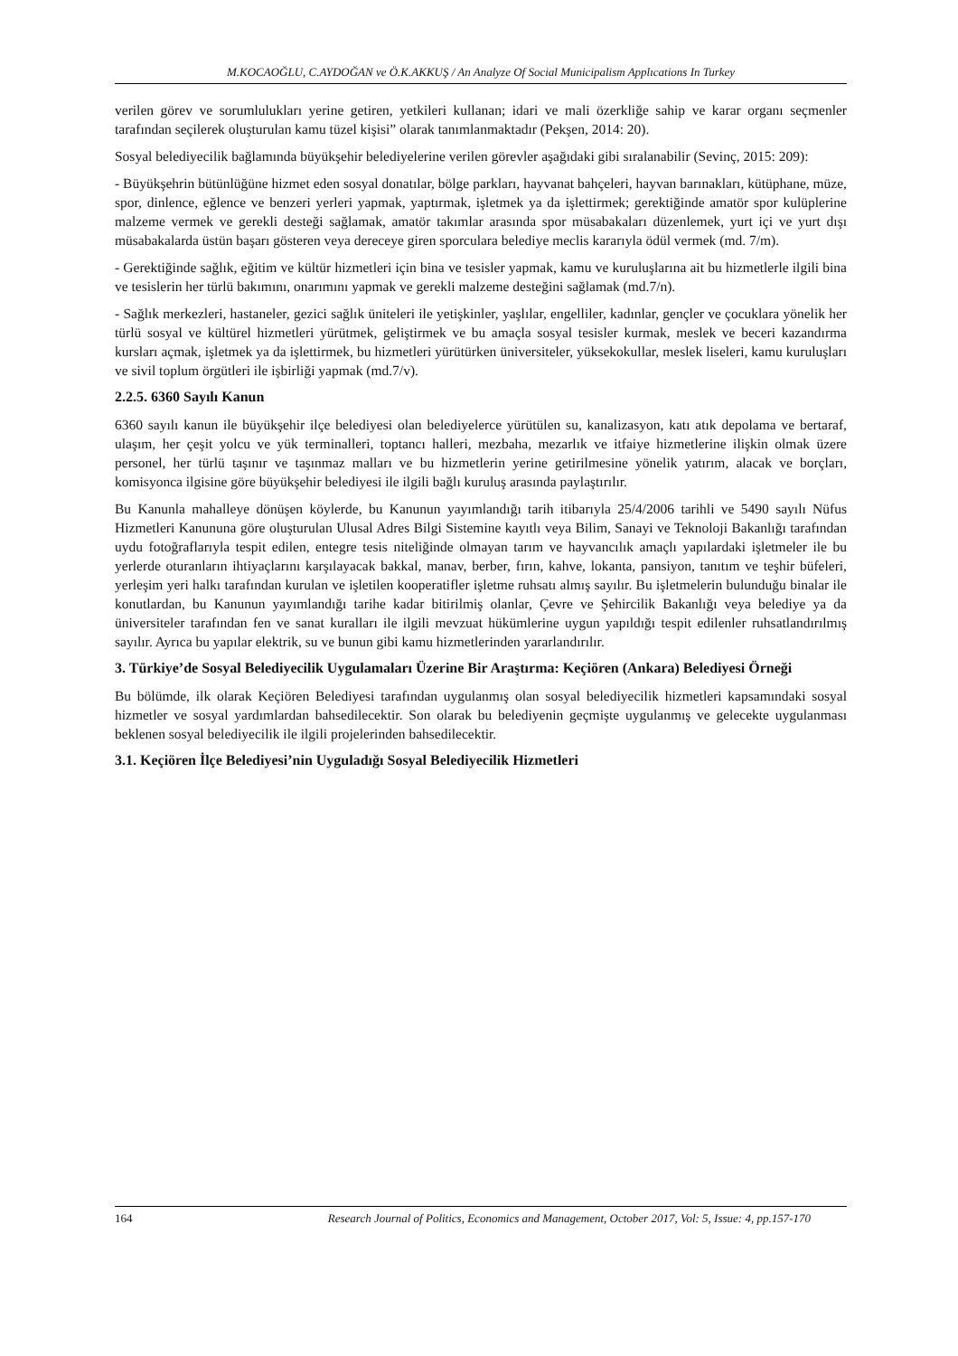M.KOCAOĞLU, C.AYDOĞAN ve Ö.K.AKKUŞ / An Analyze Of Social Municipalism Applıcations In Turkey
verilen görev ve sorumlulukları yerine getiren, yetkileri kullanan; idari ve mali özerkliğe sahip ve karar organı seçmenler tarafından seçilerek oluşturulan kamu tüzel kişisi” olarak tanımlanmaktadır (Pekşen, 2014: 20).
Sosyal belediyecilik bağlamında büyükşehir belediyelerine verilen görevler aşağıdaki gibi sıralanabilir (Sevinç, 2015: 209):
- Büyükşehrin bütünlüğüne hizmet eden sosyal donatılar, bölge parkları, hayvanat bahçeleri, hayvan barınakları, kütüphane, müze, spor, dinlence, eğlence ve benzeri yerleri yapmak, yaptırmak, işletmek ya da işlettirmek; gerektiğinde amatör spor kulüplerine malzeme vermek ve gerekli desteği sağlamak, amatör takımlar arasında spor müsabakaları düzenlemek, yurt içi ve yurt dışı müsabakalarda üstün başarı gösteren veya dereceye giren sporculara belediye meclis kararıyla ödül vermek (md. 7/m).
- Gerektiğinde sağlık, eğitim ve kültür hizmetleri için bina ve tesisler yapmak, kamu ve kuruluşlarına ait bu hizmetlerle ilgili bina ve tesislerin her türlü bakımını, onarımını yapmak ve gerekli malzeme desteğini sağlamak (md.7/n).
- Sağlık merkezleri, hastaneler, gezici sağlık üniteleri ile yetişkinler, yaşlılar, engelliler, kadınlar, gençler ve çocuklara yönelik her türlü sosyal ve kültürel hizmetleri yürütmek, geliştirmek ve bu amaçla sosyal tesisler kurmak, meslek ve beceri kazandırma kursları açmak, işletmek ya da işlettirmek, bu hizmetleri yürütürken üniversiteler, yüksekokullar, meslek liseleri, kamu kuruluşları ve sivil toplum örgütleri ile işbirliği yapmak (md.7/v).
2.2.5. 6360 Sayılı Kanun
6360 sayılı kanun ile büyükşehir ilçe belediyesi olan belediyelerce yürütülen su, kanalizasyon, katı atık depolama ve bertaraf, ulaşım, her çeşit yolcu ve yük terminalleri, toptancı halleri, mezbaha, mezarlık ve itfaiye hizmetlerine ilişkin olmak üzere personel, her türlü taşınır ve taşınmaz malları ve bu hizmetlerin yerine getirilmesine yönelik yatırım, alacak ve borçları, komisyonca ilgisine göre büyükşehir belediyesi ile ilgili bağlı kuruluş arasında paylaştırılır.
Bu Kanunla mahalleye dönüşen köylerde, bu Kanunun yayımlandığı tarih itibarıyla 25/4/2006 tarihli ve 5490 sayılı Nüfus Hizmetleri Kanununa göre oluşturulan Ulusal Adres Bilgi Sistemine kayıtlı veya Bilim, Sanayi ve Teknoloji Bakanlığı tarafından uydu fotoğraflarıyla tespit edilen, entegre tesis niteliğinde olmayan tarım ve hayvancılık amaçlı yapılardaki işletmeler ile bu yerlerde oturanların ihtiyaçlarını karşılayacak bakkal, manav, berber, fırın, kahve, lokanta, pansiyon, tanıtım ve teşhir büfeleri, yerleşim yeri halkı tarafından kurulan ve işletilen kooperatifler işletme ruhsatı almış sayılır. Bu işletmelerin bulunduğu binalar ile konutlardan, bu Kanunun yayımlandığı tarihe kadar bitirilmiş olanlar, Çevre ve Şehircilik Bakanlığı veya belediye ya da üniversiteler tarafından fen ve sanat kuralları ile ilgili mevzuat hükümlerine uygun yapıldığı tespit edilenler ruhsatlandırılmış sayılır. Ayrıca bu yapılar elektrik, su ve bunun gibi kamu hizmetlerinden yararlandırılır.
3. Türkiye’de Sosyal Belediyecilik Uygulamaları Üzerine Bir Araştırma: Keçiören (Ankara) Belediyesi Örneği
Bu bölümde, ilk olarak Keçiören Belediyesi tarafından uygulanmış olan sosyal belediyecilik hizmetleri kapsamındaki sosyal hizmetler ve sosyal yardımlardan bahsedilecektir. Son olarak bu belediyenin geçmişte uygulanmış ve gelecekte uygulanması beklenen sosyal belediyecilik ile ilgili projelerinden bahsedilecektir.
3.1. Keçiören İlçe Belediyesi’nin Uyguladığı Sosyal Belediyecilik Hizmetleri
164 Research Journal of Politics, Economics and Management, October 2017, Vol: 5, Issue: 4, pp.157-170